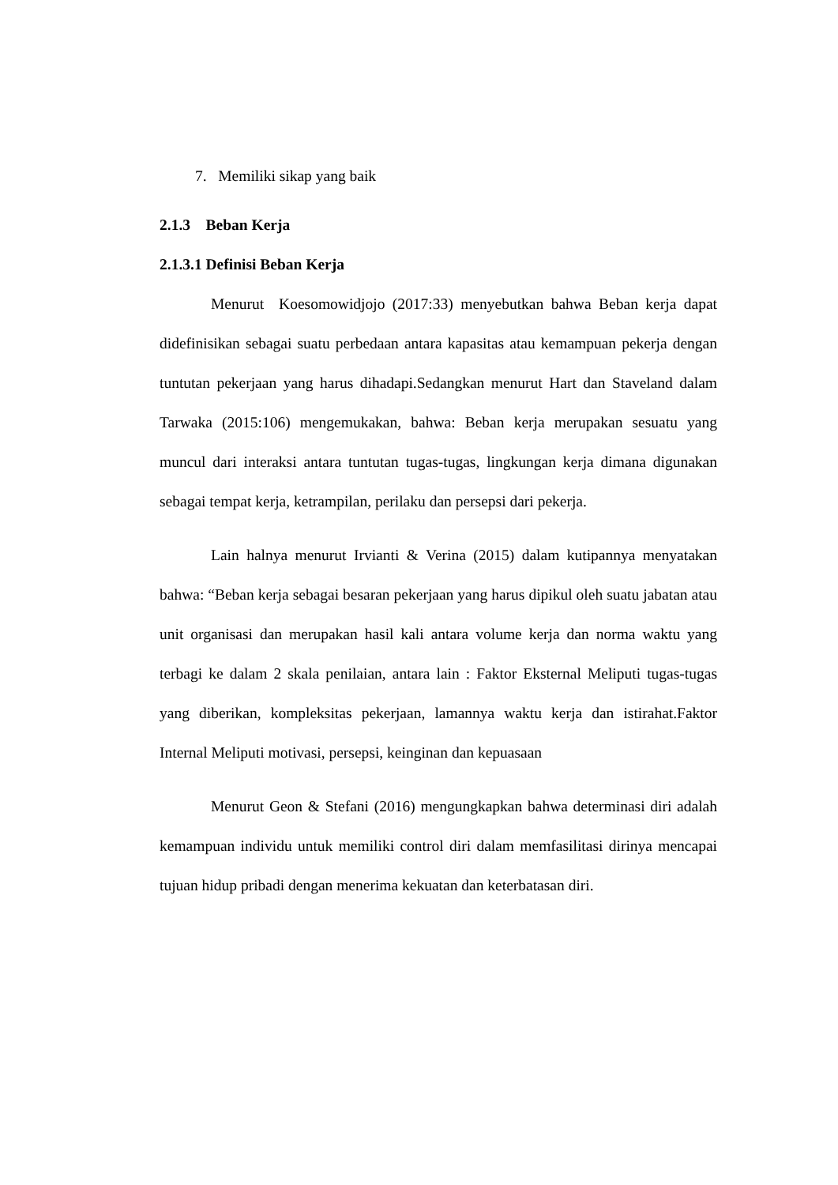7. Memiliki sikap yang baik
2.1.3 Beban Kerja
2.1.3.1 Definisi Beban Kerja
Menurut Koesomowidjojo (2017:33) menyebutkan bahwa Beban kerja dapat didefinisikan sebagai suatu perbedaan antara kapasitas atau kemampuan pekerja dengan tuntutan pekerjaan yang harus dihadapi.Sedangkan menurut Hart dan Staveland dalam Tarwaka (2015:106) mengemukakan, bahwa: Beban kerja merupakan sesuatu yang muncul dari interaksi antara tuntutan tugas-tugas, lingkungan kerja dimana digunakan sebagai tempat kerja, ketrampilan, perilaku dan persepsi dari pekerja.
Lain halnya menurut Irvianti & Verina (2015) dalam kutipannya menyatakan bahwa: “Beban kerja sebagai besaran pekerjaan yang harus dipikul oleh suatu jabatan atau unit organisasi dan merupakan hasil kali antara volume kerja dan norma waktu yang terbagi ke dalam 2 skala penilaian, antara lain : Faktor Eksternal Meliputi tugas-tugas yang diberikan, kompleksitas pekerjaan, lamannya waktu kerja dan istirahat.Faktor Internal Meliputi motivasi, persepsi, keinginan dan kepuasaan
Menurut Geon & Stefani (2016) mengungkapkan bahwa determinasi diri adalah kemampuan individu untuk memiliki control diri dalam memfasilitasi dirinya mencapai tujuan hidup pribadi dengan menerima kekuatan dan keterbatasan diri.